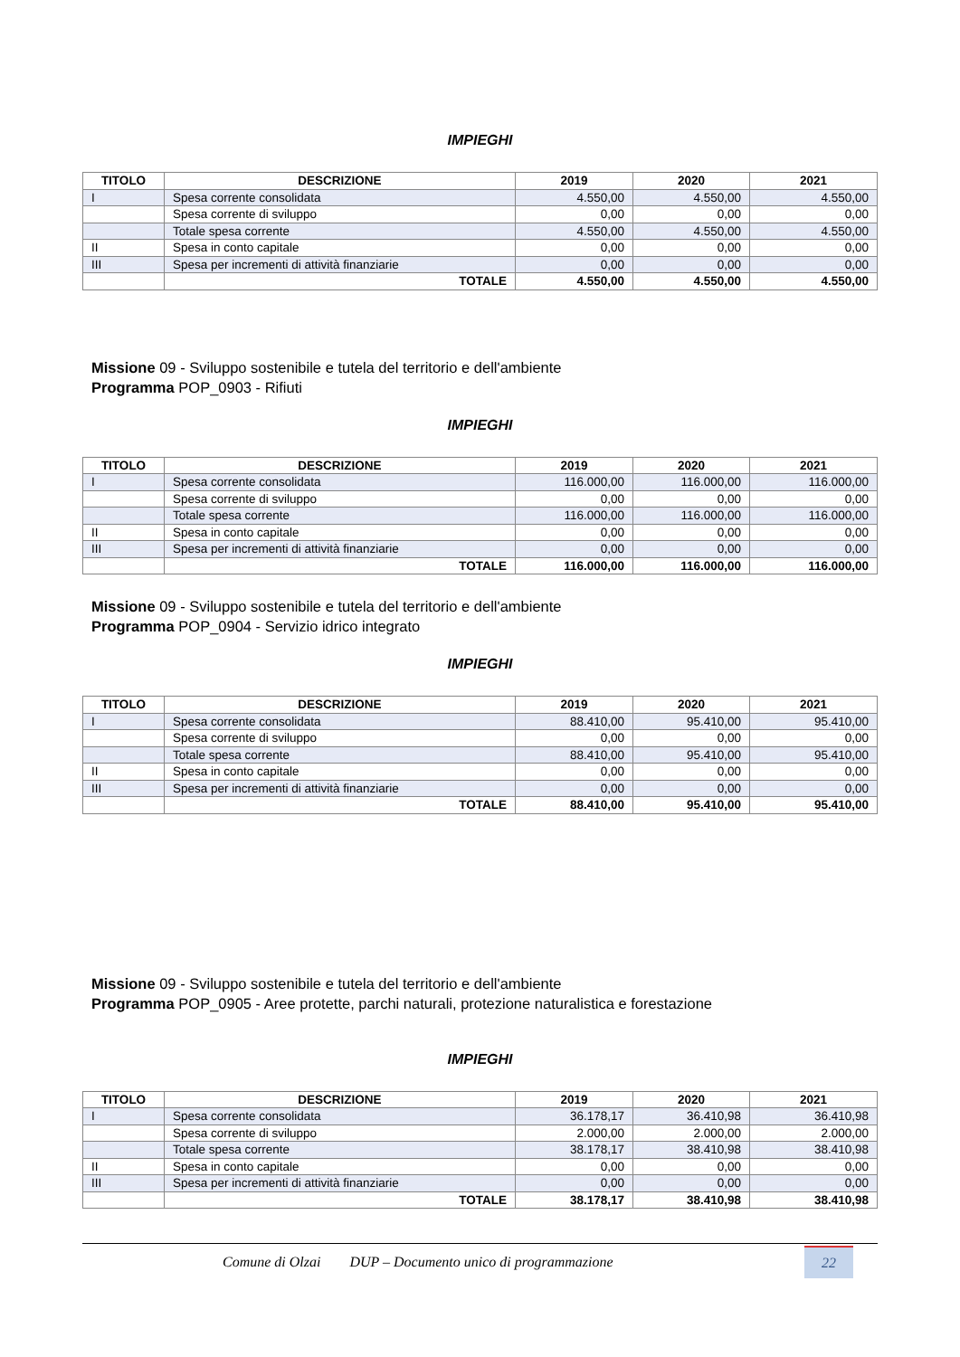IMPIEGHI
| TITOLO | DESCRIZIONE | 2019 | 2020 | 2021 |
| --- | --- | --- | --- | --- |
| I | Spesa corrente consolidata | 4.550,00 | 4.550,00 | 4.550,00 |
| | Spesa corrente di sviluppo | 0,00 | 0,00 | 0,00 |
| | Totale spesa corrente | 4.550,00 | 4.550,00 | 4.550,00 |
| II | Spesa in conto capitale | 0,00 | 0,00 | 0,00 |
| III | Spesa per incrementi di attività finanziarie | 0,00 | 0,00 | 0,00 |
| | TOTALE | 4.550,00 | 4.550,00 | 4.550,00 |
Missione 09 - Sviluppo sostenibile e tutela del territorio e dell'ambiente
Programma POP_0903 - Rifiuti
IMPIEGHI
| TITOLO | DESCRIZIONE | 2019 | 2020 | 2021 |
| --- | --- | --- | --- | --- |
| I | Spesa corrente consolidata | 116.000,00 | 116.000,00 | 116.000,00 |
| | Spesa corrente di sviluppo | 0,00 | 0,00 | 0,00 |
| | Totale spesa corrente | 116.000,00 | 116.000,00 | 116.000,00 |
| II | Spesa in conto capitale | 0,00 | 0,00 | 0,00 |
| III | Spesa per incrementi di attività finanziarie | 0,00 | 0,00 | 0,00 |
| | TOTALE | 116.000,00 | 116.000,00 | 116.000,00 |
Missione 09 - Sviluppo sostenibile e tutela del territorio e dell'ambiente
Programma POP_0904 - Servizio idrico integrato
IMPIEGHI
| TITOLO | DESCRIZIONE | 2019 | 2020 | 2021 |
| --- | --- | --- | --- | --- |
| I | Spesa corrente consolidata | 88.410,00 | 95.410,00 | 95.410,00 |
| | Spesa corrente di sviluppo | 0,00 | 0,00 | 0,00 |
| | Totale spesa corrente | 88.410,00 | 95.410,00 | 95.410,00 |
| II | Spesa in conto capitale | 0,00 | 0,00 | 0,00 |
| III | Spesa per incrementi di attività finanziarie | 0,00 | 0,00 | 0,00 |
| | TOTALE | 88.410,00 | 95.410,00 | 95.410,00 |
Missione 09 - Sviluppo sostenibile e tutela del territorio e dell'ambiente
Programma POP_0905 - Aree protette, parchi naturali, protezione naturalistica e forestazione
IMPIEGHI
| TITOLO | DESCRIZIONE | 2019 | 2020 | 2021 |
| --- | --- | --- | --- | --- |
| I | Spesa corrente consolidata | 36.178,17 | 36.410,98 | 36.410,98 |
| | Spesa corrente di sviluppo | 2.000,00 | 2.000,00 | 2.000,00 |
| | Totale spesa corrente | 38.178,17 | 38.410,98 | 38.410,98 |
| II | Spesa in conto capitale | 0,00 | 0,00 | 0,00 |
| III | Spesa per incrementi di attività finanziarie | 0,00 | 0,00 | 0,00 |
| | TOTALE | 38.178,17 | 38.410,98 | 38.410,98 |
Comune di Olzai DUP – Documento unico di programmazione 22